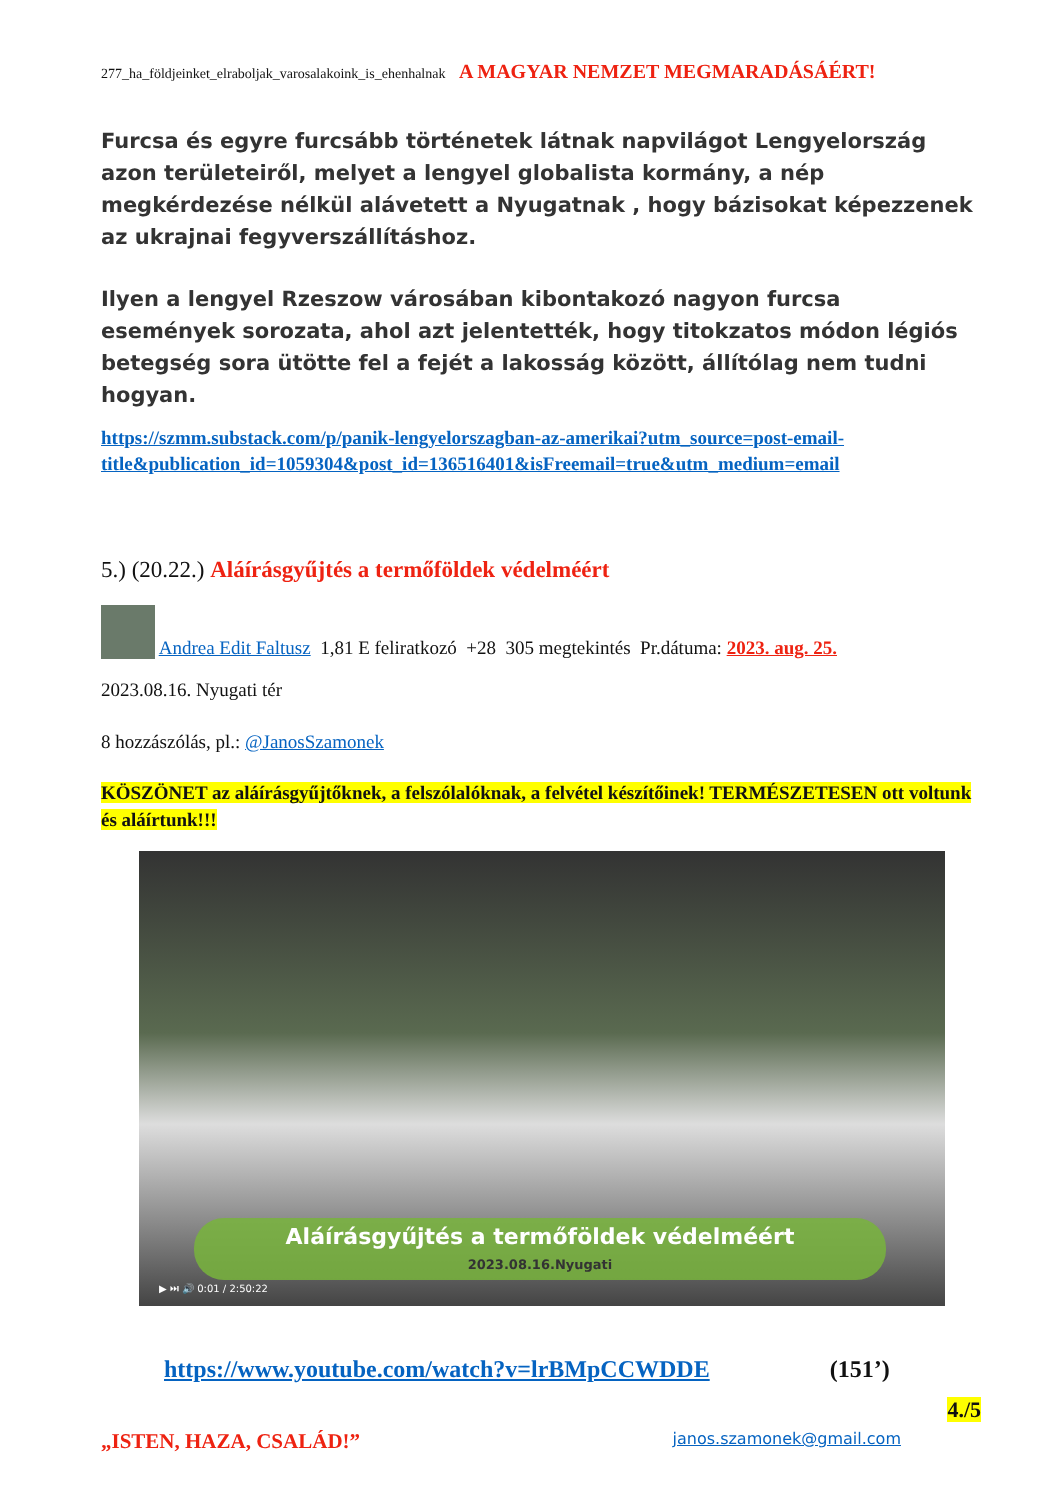277_ha_földjeinket_elraboljak_varosalakoink_is_ehenhalnak A MAGYAR NEMZET MEGMARADÁSÁÉRT!
Furcsa és egyre furcsább történetek látnak napvilágot Lengyelország azon területeiről, melyet a lengyel globalista kormány, a nép megkérdezése nélkül alávetett a Nyugatnak , hogy bázisokat képezzenek az ukrajnai fegyverszállításhoz.
Ilyen a lengyel Rzeszow városában kibontakozó nagyon furcsa események sorozata, ahol azt jelentették, hogy titokzatos módon légiós betegség sora ütötte fel a fejét a lakosság között, állítólag nem tudni hogyan.
https://szmm.substack.com/p/panik-lengyelorszagban-az-amerikai?utm_source=post-email-title&publication_id=1059304&post_id=136516401&isFreemail=true&utm_medium=email
5.) (20.22.) Aláírásgyűjtés a termőföldek védelméért
Andrea Edit Faltusz 1,81 E feliratkozó +28 305 megtekintés Pr.dátuma: 2023. aug. 25.
2023.08.16. Nyugati tér
8 hozzászólás, pl.: @JanosSzamonek
KÖSZÖNET az aláírásgyűjtőknek, a felszólalóknak, a felvétel készítőinek! TERMÉSZETESEN ott voltunk és aláírtunk!!!
Aláírásgyűjtés a termőföldek védelméért
2023.08.16.Nyugati
▶ ⏭ 🔊 0:01 / 2:50:22
https://www.youtube.com/watch?v=lrBMpCCWDDE (151’)
4./5
„ISTEN, HAZA, CSALÁD!” janos.szamonek@gmail.com